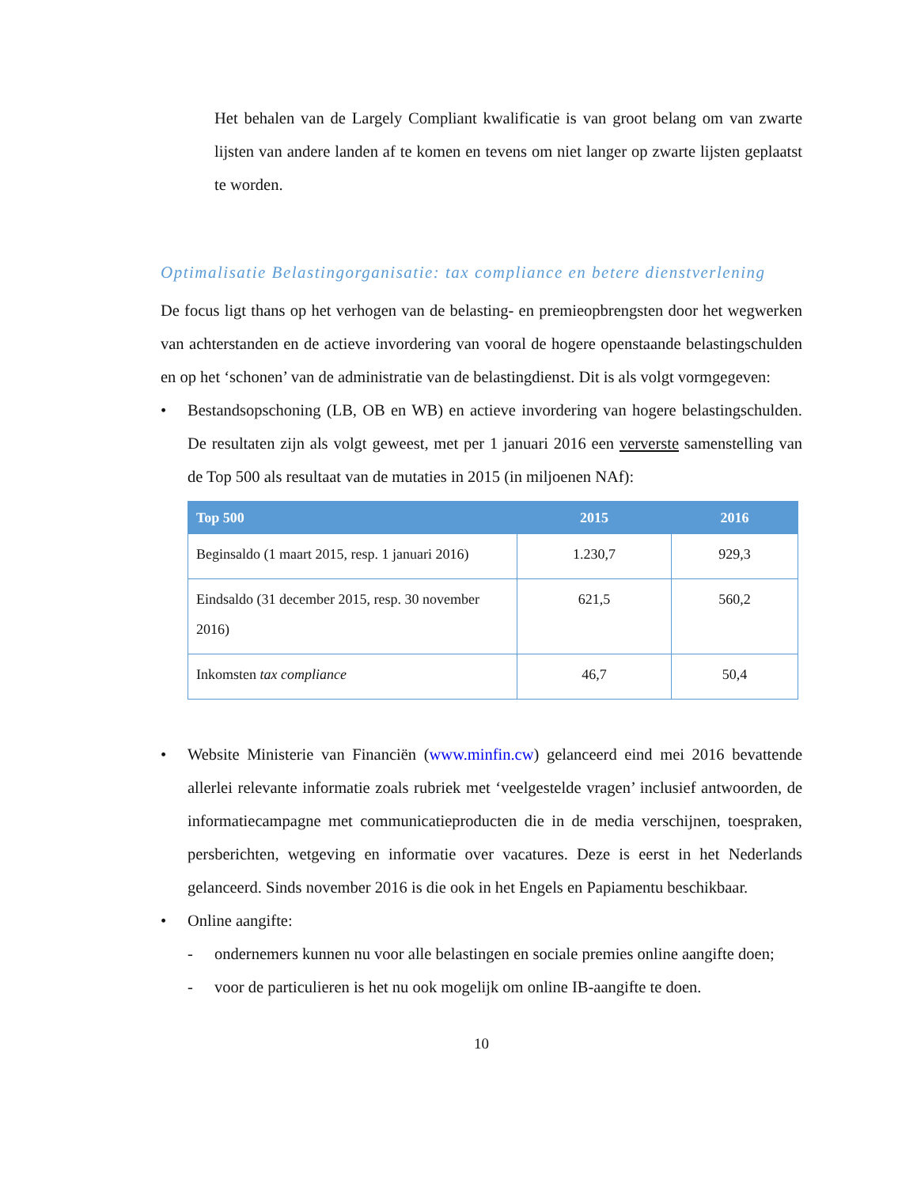Het behalen van de Largely Compliant kwalificatie is van groot belang om van zwarte lijsten van andere landen af te komen en tevens om niet langer op zwarte lijsten geplaatst te worden.
Optimalisatie Belastingorganisatie: tax compliance en betere dienstverlening
De focus ligt thans op het verhogen van de belasting- en premieopbrengsten door het wegwerken van achterstanden en de actieve invordering van vooral de hogere openstaande belastingschulden en op het ‘schonen’ van de administratie van de belastingdienst. Dit is als volgt vormgegeven:
• Bestandsopschoning (LB, OB en WB) en actieve invordering van hogere belastingschulden. De resultaten zijn als volgt geweest, met per 1 januari 2016 een ververste samenstelling van de Top 500 als resultaat van de mutaties in 2015 (in miljoenen NAf):
| Top 500 | 2015 | 2016 |
| --- | --- | --- |
| Beginsaldo (1 maart 2015, resp. 1 januari 2016) | 1.230,7 | 929,3 |
| Eindsaldo (31 december 2015, resp. 30 november 2016) | 621,5 | 560,2 |
| Inkomsten tax compliance | 46,7 | 50,4 |
• Website Ministerie van Financiën (www.minfin.cw) gelanceerd eind mei 2016 bevattende allerlei relevante informatie zoals rubriek met ‘veelgestelde vragen’ inclusief antwoorden, de informatiecampagne met communicatieproducten die in de media verschijnen, toespraken, persberichten, wetgeving en informatie over vacatures. Deze is eerst in het Nederlands gelanceerd. Sinds november 2016 is die ook in het Engels en Papiamentu beschikbaar.
• Online aangifte:
- ondernemers kunnen nu voor alle belastingen en sociale premies online aangifte doen;
- voor de particulieren is het nu ook mogelijk om online IB-aangifte te doen.
10